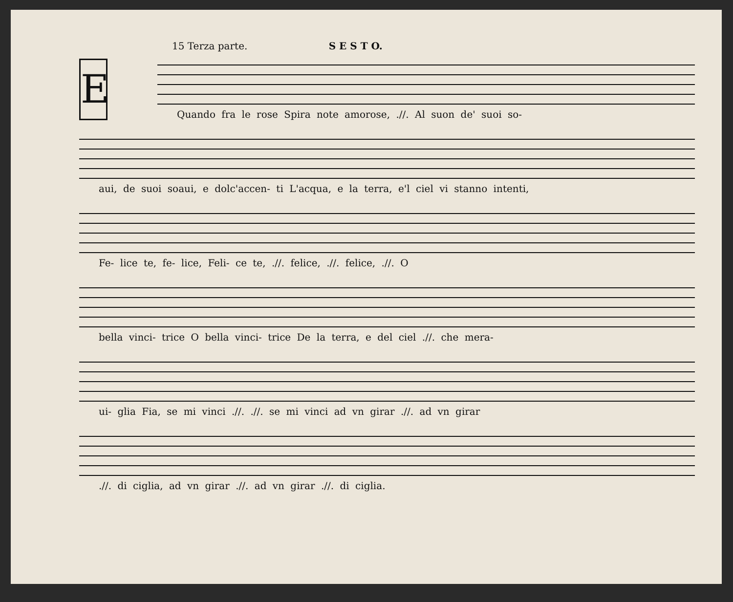15 Terza parte. S E S T O.
E
Quando fra le rose Spira note amorose, .//. Al suon de' suoi so-
aui, de suoi soaui, e dolc'accen- ti L'acqua, e la terra, e'l ciel vi stanno intenti,
Fe- lice te, fe- lice, Feli- ce te, .//. felice, .//. felice, .//. O
bella vinci- trice O bella vinci- trice De la terra, e del ciel .//. che mera-
ui- glia Fia, se mi vinci .//. .//. se mi vinci ad vn girar .//. ad vn girar
.//. di ciglia, ad vn girar .//. ad vn girar .//. di ciglia.